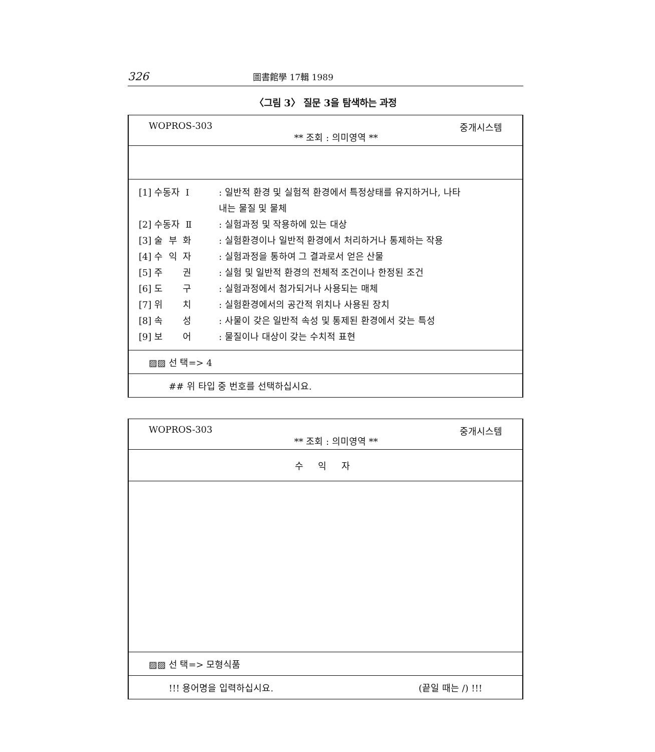326 圖書館學 17輯 1989
〈그림 3〉 질문 3을 탐색하는 과정
WOPROS-303 ** 조회 : 의미영역 ** 중개시스템
[1] 수동자 Ⅰ: 일반적 환경 및 실험적 환경에서 특정상태를 유지하거나, 나타
내는 물질 및 물체
[2] 수동자 Ⅱ: 실험과정 및 작용하에 있는 대상
[3] 술 부 화: 실험환경이나 일반적 환경에서 처리하거나 통제하는 작용
[4] 수 익 자: 실험과정을 통하여 그 결과로서 얻은 산물
[5] 주 권: 실험 및 일반적 환경의 전체적 조건이나 한정된 조건
[6] 도 구: 실험과정에서 첨가되거나 사용되는 매체
[7] 위 치: 실험환경에서의 공간적 위치나 사용된 장치
[8] 속 성: 사물이 갖은 일반적 속성 및 통제된 환경에서 갖는 특성
[9] 보 어: 물질이나 대상이 갖는 수치적 표현
▨▨ 선 택=> 4
## 위 타입 중 번호를 선택하십시요.
WOPROS-303 ** 조회 : 의미영역 ** 중개시스템
수 익 자
▨▨ 선 택=> 모형식품
!!! 용어명을 입력하십시요. (끝일 때는 /) !!!